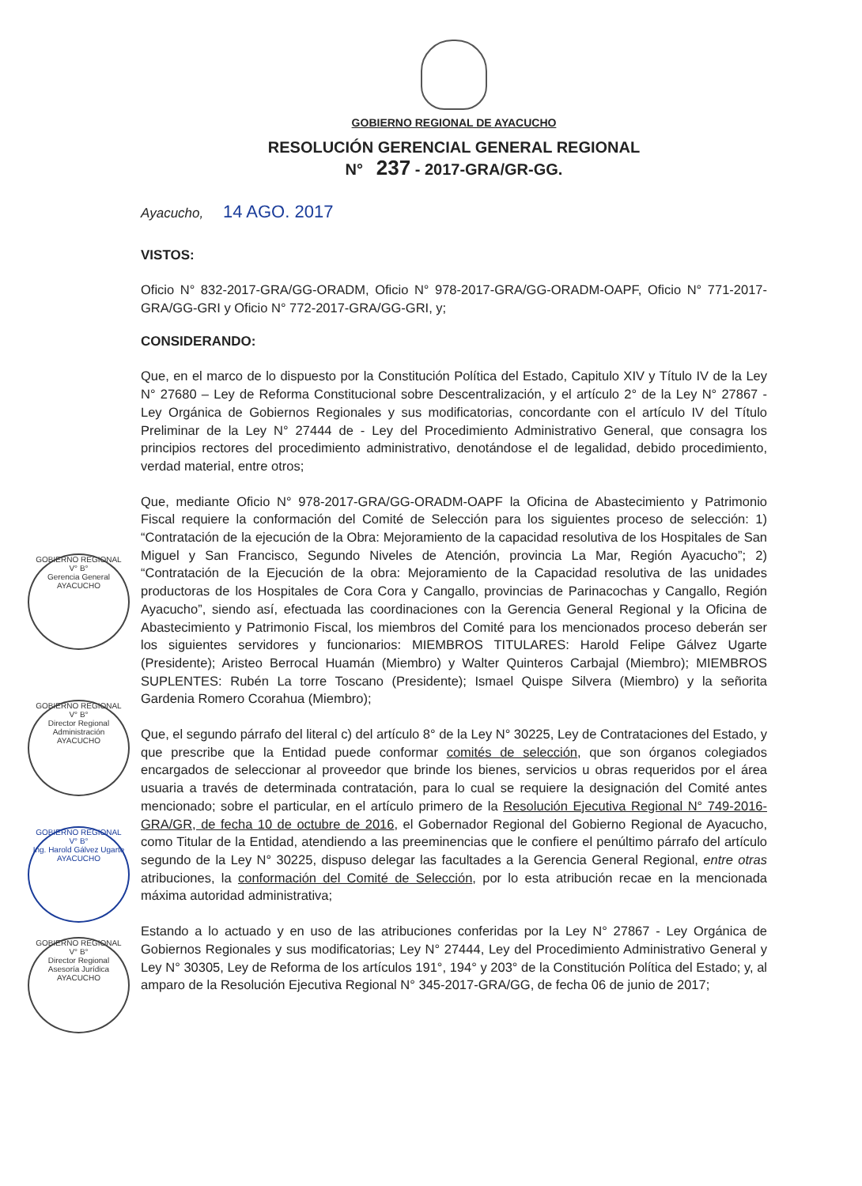GOBIERNO REGIONAL
V° B°
Gerencia General
AYACUCHO
GOBIERNO REGIONAL
V° B°
Director Regional
Administración
AYACUCHO
GOBIERNO REGIONAL
V° B°
Ing. Harold Gálvez Ugarte
AYACUCHO
GOBIERNO REGIONAL
V° B°
Director Regional
Asesoría Jurídica
AYACUCHO
GOBIERNO REGIONAL DE AYACUCHO
RESOLUCIÓN GERENCIAL GENERAL REGIONAL
N° 237 - 2017-GRA/GR-GG.
Ayacucho, 14 AGO. 2017
VISTOS:
Oficio N° 832-2017-GRA/GG-ORADM, Oficio N° 978-2017-GRA/GG-ORADM-OAPF, Oficio N° 771-2017-GRA/GG-GRI y Oficio N° 772-2017-GRA/GG-GRI, y;
CONSIDERANDO:
Que, en el marco de lo dispuesto por la Constitución Política del Estado, Capitulo XIV y Título IV de la Ley N° 27680 – Ley de Reforma Constitucional sobre Descentralización, y el artículo 2° de la Ley N° 27867 - Ley Orgánica de Gobiernos Regionales y sus modificatorias, concordante con el artículo IV del Título Preliminar de la Ley N° 27444 de - Ley del Procedimiento Administrativo General, que consagra los principios rectores del procedimiento administrativo, denotándose el de legalidad, debido procedimiento, verdad material, entre otros;
Que, mediante Oficio N° 978-2017-GRA/GG-ORADM-OAPF la Oficina de Abastecimiento y Patrimonio Fiscal requiere la conformación del Comité de Selección para los siguientes proceso de selección: 1) “Contratación de la ejecución de la Obra: Mejoramiento de la capacidad resolutiva de los Hospitales de San Miguel y San Francisco, Segundo Niveles de Atención, provincia La Mar, Región Ayacucho”; 2) “Contratación de la Ejecución de la obra: Mejoramiento de la Capacidad resolutiva de las unidades productoras de los Hospitales de Cora Cora y Cangallo, provincias de Parinacochas y Cangallo, Región Ayacucho”, siendo así, efectuada las coordinaciones con la Gerencia General Regional y la Oficina de Abastecimiento y Patrimonio Fiscal, los miembros del Comité para los mencionados proceso deberán ser los siguientes servidores y funcionarios: MIEMBROS TITULARES: Harold Felipe Gálvez Ugarte (Presidente); Aristeo Berrocal Huamán (Miembro) y Walter Quinteros Carbajal (Miembro); MIEMBROS SUPLENTES: Rubén La torre Toscano (Presidente); Ismael Quispe Silvera (Miembro) y la señorita Gardenia Romero Ccorahua (Miembro);
Que, el segundo párrafo del literal c) del artículo 8° de la Ley N° 30225, Ley de Contrataciones del Estado, y que prescribe que la Entidad puede conformar comités de selección, que son órganos colegiados encargados de seleccionar al proveedor que brinde los bienes, servicios u obras requeridos por el área usuaria a través de determinada contratación, para lo cual se requiere la designación del Comité antes mencionado; sobre el particular, en el artículo primero de la Resolución Ejecutiva Regional N° 749-2016-GRA/GR, de fecha 10 de octubre de 2016, el Gobernador Regional del Gobierno Regional de Ayacucho, como Titular de la Entidad, atendiendo a las preeminencias que le confiere el penúltimo párrafo del artículo segundo de la Ley N° 30225, dispuso delegar las facultades a la Gerencia General Regional, entre otras atribuciones, la conformación del Comité de Selección, por lo esta atribución recae en la mencionada máxima autoridad administrativa;
Estando a lo actuado y en uso de las atribuciones conferidas por la Ley N° 27867 - Ley Orgánica de Gobiernos Regionales y sus modificatorias; Ley N° 27444, Ley del Procedimiento Administrativo General y Ley N° 30305, Ley de Reforma de los artículos 191°, 194° y 203° de la Constitución Política del Estado; y, al amparo de la Resolución Ejecutiva Regional N° 345-2017-GRA/GG, de fecha 06 de junio de 2017;